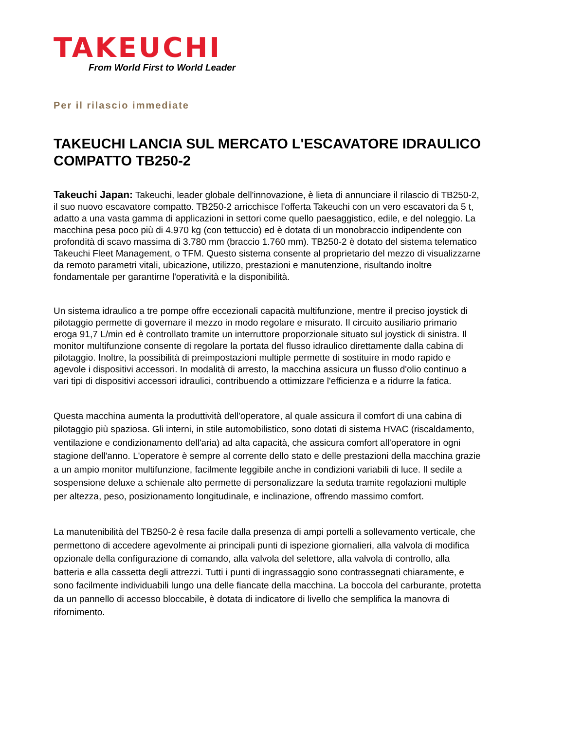TAKEUCHI
From World First to World Leader
Per il rilascio immediate
TAKEUCHI LANCIA SUL MERCATO L'ESCAVATORE IDRAULICO COMPATTO TB250-2
Takeuchi Japan: Takeuchi, leader globale dell'innovazione, è lieta di annunciare il rilascio di TB250-2, il suo nuovo escavatore compatto. TB250-2 arricchisce l'offerta Takeuchi con un vero escavatori da 5 t, adatto a una vasta gamma di applicazioni in settori come quello paesaggistico, edile, e del noleggio. La macchina pesa poco più di 4.970 kg (con tettuccio) ed è dotata di un monobraccio indipendente con profondità di scavo massima di 3.780 mm (braccio 1.760 mm). TB250-2 è dotato del sistema telematico Takeuchi Fleet Management, o TFM. Questo sistema consente al proprietario del mezzo di visualizzarne da remoto parametri vitali, ubicazione, utilizzo, prestazioni e manutenzione, risultando inoltre fondamentale per garantirne l'operatività e la disponibilità.
Un sistema idraulico a tre pompe offre eccezionali capacità multifunzione, mentre il preciso joystick di pilotaggio permette di governare il mezzo in modo regolare e misurato. Il circuito ausiliario primario eroga 91,7 L/min ed è controllato tramite un interruttore proporzionale situato sul joystick di sinistra. Il monitor multifunzione consente di regolare la portata del flusso idraulico direttamente dalla cabina di pilotaggio. Inoltre, la possibilità di preimpostazioni multiple permette di sostituire in modo rapido e agevole i dispositivi accessori. In modalità di arresto, la macchina assicura un flusso d'olio continuo a vari tipi di dispositivi accessori idraulici, contribuendo a ottimizzare l'efficienza e a ridurre la fatica.
Questa macchina aumenta la produttività dell'operatore, al quale assicura il comfort di una cabina di pilotaggio più spaziosa. Gli interni, in stile automobilistico, sono dotati di sistema HVAC (riscaldamento, ventilazione e condizionamento dell'aria) ad alta capacità, che assicura comfort all'operatore in ogni stagione dell'anno. L'operatore è sempre al corrente dello stato e delle prestazioni della macchina grazie a un ampio monitor multifunzione, facilmente leggibile anche in condizioni variabili di luce. Il sedile a sospensione deluxe a schienale alto permette di personalizzare la seduta tramite regolazioni multiple per altezza, peso, posizionamento longitudinale, e inclinazione, offrendo massimo comfort.
La manutenibilità del TB250-2 è resa facile dalla presenza di ampi portelli a sollevamento verticale, che permettono di accedere agevolmente ai principali punti di ispezione giornalieri, alla valvola di modifica opzionale della configurazione di comando, alla valvola del selettore, alla valvola di controllo, alla batteria e alla cassetta degli attrezzi. Tutti i punti di ingrassaggio sono contrassegnati chiaramente, e sono facilmente individuabili lungo una delle fiancate della macchina. La boccola del carburante, protetta da un pannello di accesso bloccabile, è dotata di indicatore di livello che semplifica la manovra di rifornimento.